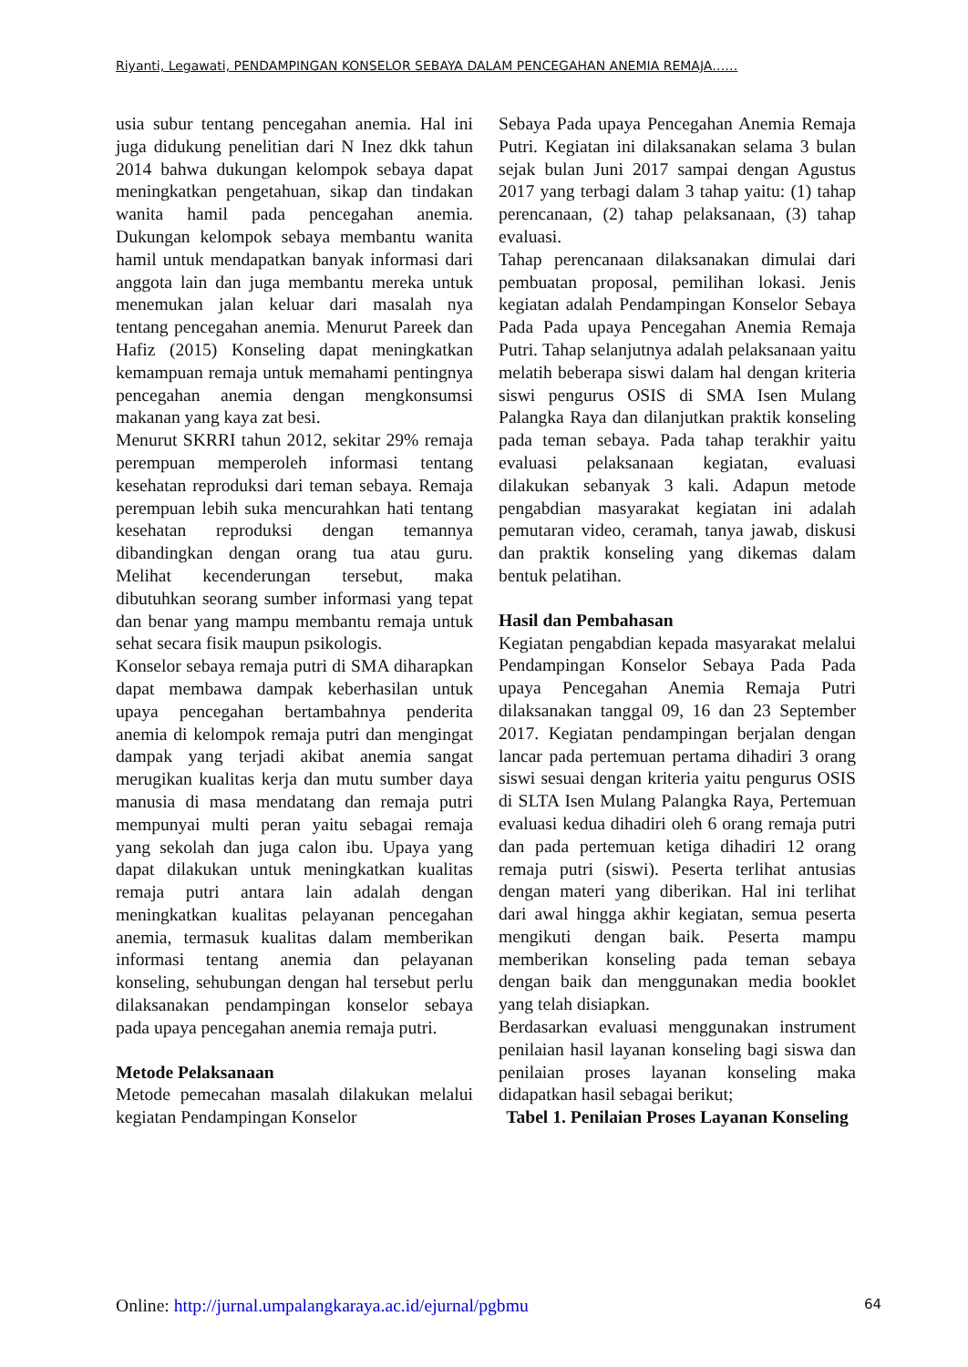Riyanti, Legawati, PENDAMPINGAN KONSELOR SEBAYA DALAM PENCEGAHAN ANEMIA REMAJA……
usia subur tentang pencegahan anemia. Hal ini juga didukung penelitian dari N Inez dkk tahun 2014 bahwa dukungan kelompok sebaya dapat meningkatkan pengetahuan, sikap dan tindakan wanita hamil pada pencegahan anemia. Dukungan kelompok sebaya membantu wanita hamil untuk mendapatkan banyak informasi dari anggota lain dan juga membantu mereka untuk menemukan jalan keluar dari masalah nya tentang pencegahan anemia. Menurut Pareek dan Hafiz (2015) Konseling dapat meningkatkan kemampuan remaja untuk memahami pentingnya pencegahan anemia dengan mengkonsumsi makanan yang kaya zat besi.
Menurut SKRRI tahun 2012, sekitar 29% remaja perempuan memperoleh informasi tentang kesehatan reproduksi dari teman sebaya. Remaja perempuan lebih suka mencurahkan hati tentang kesehatan reproduksi dengan temannya dibandingkan dengan orang tua atau guru. Melihat kecenderungan tersebut, maka dibutuhkan seorang sumber informasi yang tepat dan benar yang mampu membantu remaja untuk sehat secara fisik maupun psikologis.
Konselor sebaya remaja putri di SMA diharapkan dapat membawa dampak keberhasilan untuk upaya pencegahan bertambahnya penderita anemia di kelompok remaja putri dan mengingat dampak yang terjadi akibat anemia sangat merugikan kualitas kerja dan mutu sumber daya manusia di masa mendatang dan remaja putri mempunyai multi peran yaitu sebagai remaja yang sekolah dan juga calon ibu. Upaya yang dapat dilakukan untuk meningkatkan kualitas remaja putri antara lain adalah dengan meningkatkan kualitas pelayanan pencegahan anemia, termasuk kualitas dalam memberikan informasi tentang anemia dan pelayanan konseling, sehubungan dengan hal tersebut perlu dilaksanakan pendampingan konselor sebaya pada upaya pencegahan anemia remaja putri.
Metode Pelaksanaan
Metode pemecahan masalah dilakukan melalui kegiatan Pendampingan Konselor
Sebaya Pada upaya Pencegahan Anemia Remaja Putri. Kegiatan ini dilaksanakan selama 3 bulan sejak bulan Juni 2017 sampai dengan Agustus 2017 yang terbagi dalam 3 tahap yaitu: (1) tahap perencanaan, (2) tahap pelaksanaan, (3) tahap evaluasi.
Tahap perencanaan dilaksanakan dimulai dari pembuatan proposal, pemilihan lokasi. Jenis kegiatan adalah Pendampingan Konselor Sebaya Pada Pada upaya Pencegahan Anemia Remaja Putri. Tahap selanjutnya adalah pelaksanaan yaitu melatih beberapa siswi dalam hal dengan kriteria siswi pengurus OSIS di SMA Isen Mulang Palangka Raya dan dilanjutkan praktik konseling pada teman sebaya. Pada tahap terakhir yaitu evaluasi pelaksanaan kegiatan, evaluasi dilakukan sebanyak 3 kali. Adapun metode pengabdian masyarakat kegiatan ini adalah pemutaran video, ceramah, tanya jawab, diskusi dan praktik konseling yang dikemas dalam bentuk pelatihan.
Hasil dan Pembahasan
Kegiatan pengabdian kepada masyarakat melalui Pendampingan Konselor Sebaya Pada Pada upaya Pencegahan Anemia Remaja Putri dilaksanakan tanggal 09, 16 dan 23 September 2017. Kegiatan pendampingan berjalan dengan lancar pada pertemuan pertama dihadiri 3 orang siswi sesuai dengan kriteria yaitu pengurus OSIS di SLTA Isen Mulang Palangka Raya, Pertemuan evaluasi kedua dihadiri oleh 6 orang remaja putri dan pada pertemuan ketiga dihadiri 12 orang remaja putri (siswi). Peserta terlihat antusias dengan materi yang diberikan. Hal ini terlihat dari awal hingga akhir kegiatan, semua peserta mengikuti dengan baik. Peserta mampu memberikan konseling pada teman sebaya dengan baik dan menggunakan media booklet yang telah disiapkan.
Berdasarkan evaluasi menggunakan instrument penilaian hasil layanan konseling bagi siswa dan penilaian proses layanan konseling maka didapatkan hasil sebagai berikut;
Tabel 1. Penilaian Proses Layanan Konseling
Online: http://jurnal.umpalangkaraya.ac.id/ejurnal/pgbmu 64